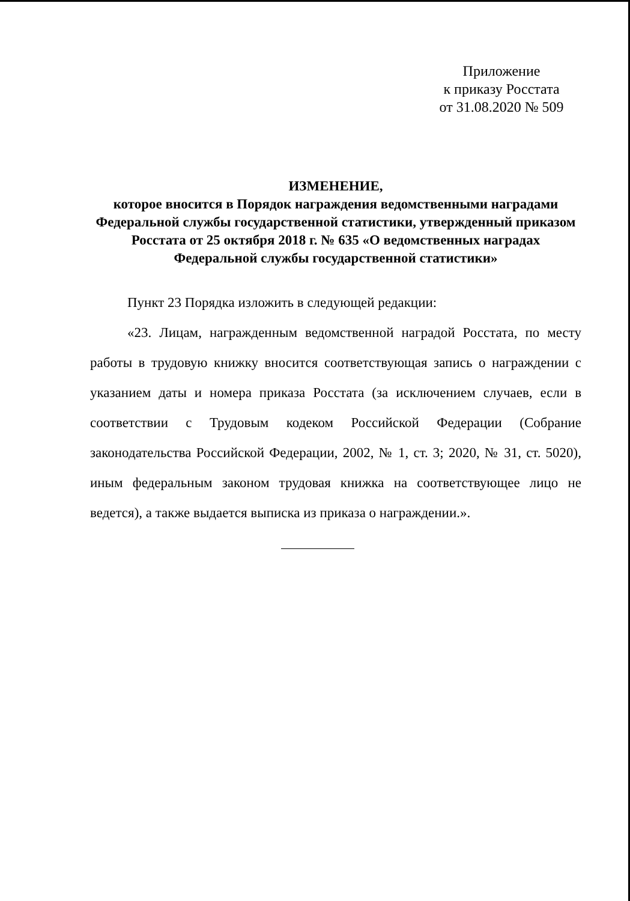Приложение
к приказу Росстата
от 31.08.2020 № 509
ИЗМЕНЕНИЕ,
которое вносится в Порядок награждения ведомственными наградами Федеральной службы государственной статистики, утвержденный приказом Росстата от 25 октября 2018 г. № 635 «О ведомственных наградах Федеральной службы государственной статистики»
Пункт 23 Порядка изложить в следующей редакции:
«23. Лицам, награжденным ведомственной наградой Росстата, по месту работы в трудовую книжку вносится соответствующая запись о награждении с указанием даты и номера приказа Росстата (за исключением случаев, если в соответствии с Трудовым кодеком Российской Федерации (Собрание законодательства Российской Федерации, 2002, № 1, ст. 3; 2020, № 31, ст. 5020), иным федеральным законом трудовая книжка на соответствующее лицо не ведется), а также выдается выписка из приказа о награждении.».